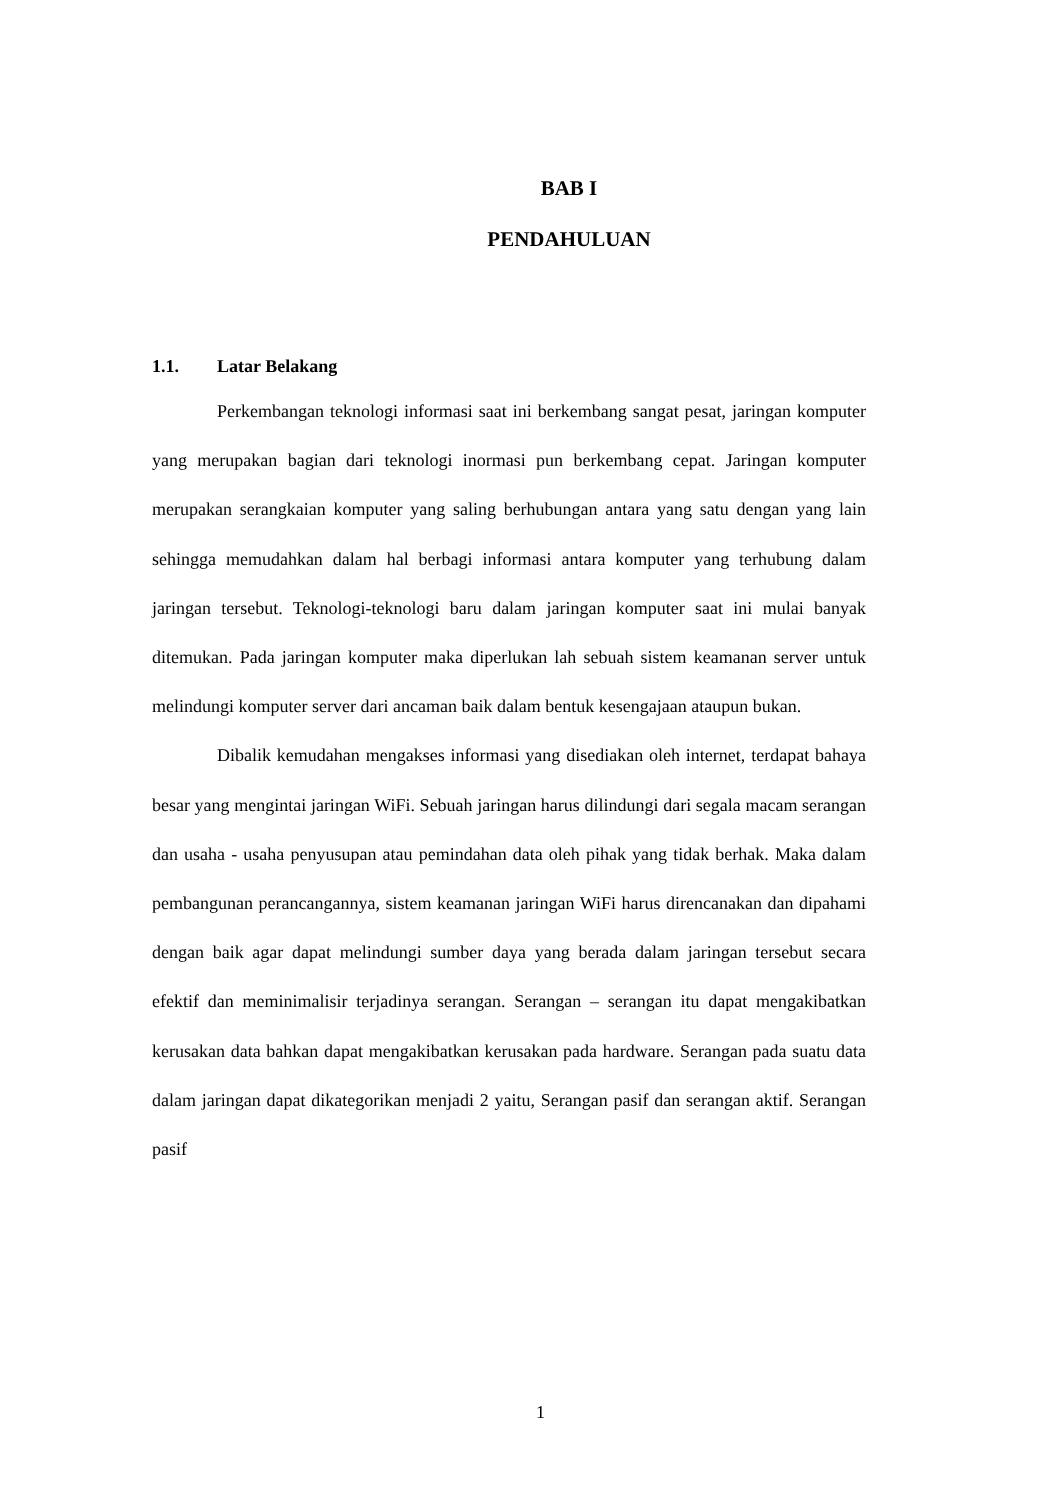BAB I
PENDAHULUAN
1.1. Latar Belakang
Perkembangan teknologi informasi saat ini berkembang sangat pesat, jaringan komputer yang merupakan bagian dari teknologi inormasi pun berkembang cepat. Jaringan komputer merupakan serangkaian komputer yang saling berhubungan antara yang satu dengan yang lain sehingga memudahkan dalam hal berbagi informasi antara komputer yang terhubung dalam jaringan tersebut. Teknologi-teknologi baru dalam jaringan komputer saat ini mulai banyak ditemukan. Pada jaringan komputer maka diperlukan lah sebuah sistem keamanan server untuk melindungi komputer server dari ancaman baik dalam bentuk kesengajaan ataupun bukan.
Dibalik kemudahan mengakses informasi yang disediakan oleh internet, terdapat bahaya besar yang mengintai jaringan WiFi. Sebuah jaringan harus dilindungi dari segala macam serangan dan usaha - usaha penyusupan atau pemindahan data oleh pihak yang tidak berhak. Maka dalam pembangunan perancangannya, sistem keamanan jaringan WiFi harus direncanakan dan dipahami dengan baik agar dapat melindungi sumber daya yang berada dalam jaringan tersebut secara efektif dan meminimalisir terjadinya serangan. Serangan – serangan itu dapat mengakibatkan kerusakan data bahkan dapat mengakibatkan kerusakan pada hardware. Serangan pada suatu data dalam jaringan dapat dikategorikan menjadi 2 yaitu, Serangan pasif dan serangan aktif. Serangan pasif
1